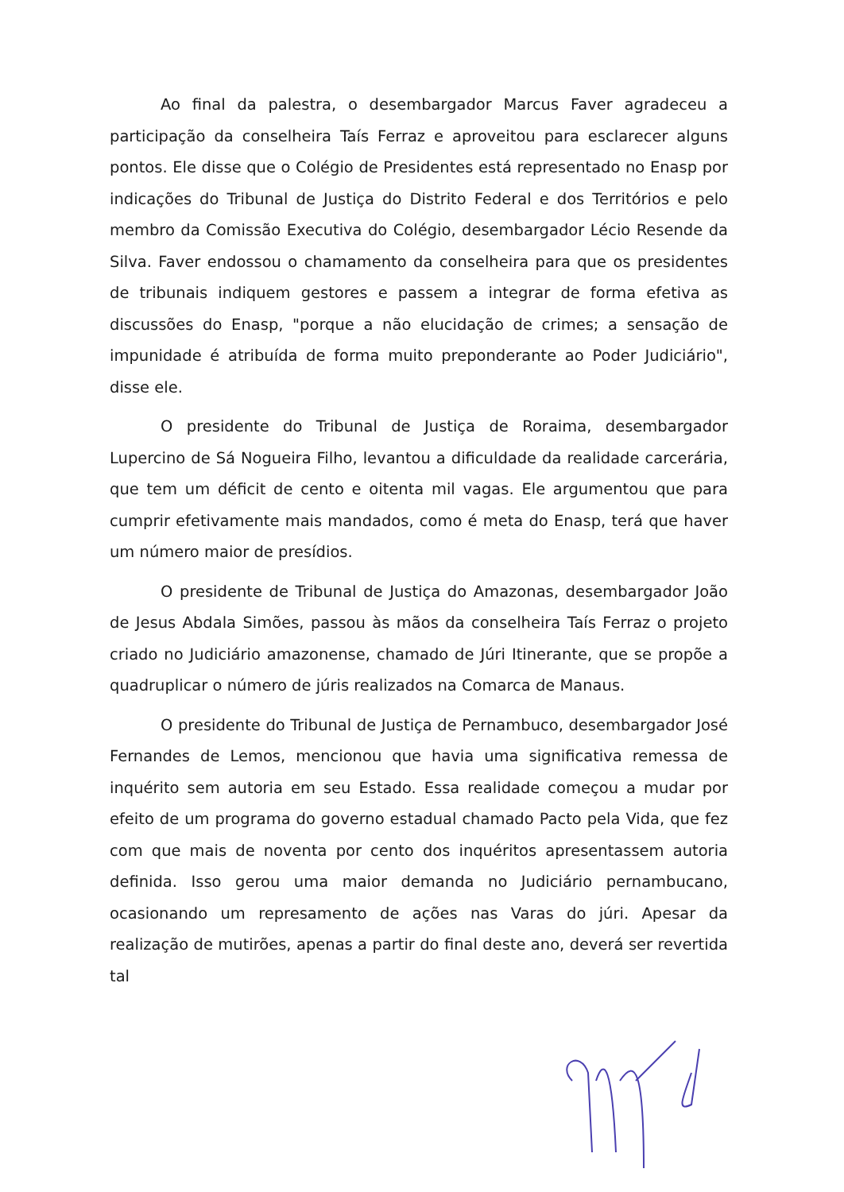Ao final da palestra, o desembargador Marcus Faver agradeceu a participação da conselheira Taís Ferraz e aproveitou para esclarecer alguns pontos. Ele disse que o Colégio de Presidentes está representado no Enasp por indicações do Tribunal de Justiça do Distrito Federal e dos Territórios e pelo membro da Comissão Executiva do Colégio, desembargador Lécio Resende da Silva. Faver endossou o chamamento da conselheira para que os presidentes de tribunais indiquem gestores e passem a integrar de forma efetiva as discussões do Enasp, "porque a não elucidação de crimes; a sensação de impunidade é atribuída de forma muito preponderante ao Poder Judiciário", disse ele.
O presidente do Tribunal de Justiça de Roraima, desembargador Lupercino de Sá Nogueira Filho, levantou a dificuldade da realidade carcerária, que tem um déficit de cento e oitenta mil vagas. Ele argumentou que para cumprir efetivamente mais mandados, como é meta do Enasp, terá que haver um número maior de presídios.
O presidente de Tribunal de Justiça do Amazonas, desembargador João de Jesus Abdala Simões, passou às mãos da conselheira Taís Ferraz o projeto criado no Judiciário amazonense, chamado de Júri Itinerante, que se propõe a quadruplicar o número de júris realizados na Comarca de Manaus.
O presidente do Tribunal de Justiça de Pernambuco, desembargador José Fernandes de Lemos, mencionou que havia uma significativa remessa de inquérito sem autoria em seu Estado. Essa realidade começou a mudar por efeito de um programa do governo estadual chamado Pacto pela Vida, que fez com que mais de noventa por cento dos inquéritos apresentassem autoria definida. Isso gerou uma maior demanda no Judiciário pernambucano, ocasionando um represamento de ações nas Varas do júri. Apesar da realização de mutirões, apenas a partir do final deste ano, deverá ser revertida tal